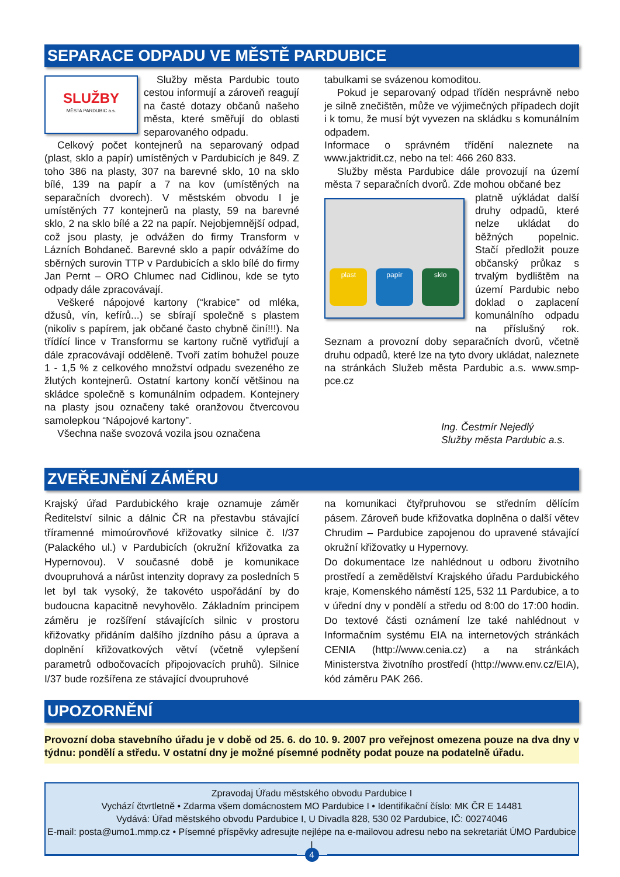SEPARACE ODPADU VE MĚSTĚ PARDUBICE
SLUŽBY
MĚSTA PARDUBIC a.s.
Služby města Pardubic touto cestou informují a zároveň reagují na časté dotazy občanů našeho města, které směřují do oblasti separovaného odpadu.
Celkový počet kontejnerů na separovaný odpad (plast, sklo a papír) umístěných v Pardubicích je 849. Z toho 386 na plasty, 307 na barevné sklo, 10 na sklo bílé, 139 na papír a 7 na kov (umístěných na separačních dvorech). V městském obvodu I je umístěných 77 kontejnerů na plasty, 59 na barevné sklo, 2 na sklo bílé a 22 na papír. Nejobjemnější odpad, což jsou plasty, je odvážen do firmy Transform v Lázních Bohdaneč. Barevné sklo a papír odvážíme do sběrných surovin TTP v Pardubicích a sklo bílé do firmy Jan Pernt – ORO Chlumec nad Cidlinou, kde se tyto odpady dále zpracovávají.
Veškeré nápojové kartony (“krabice” od mléka, džusů, vín, kefírů...) se sbírají společně s plastem (nikoliv s papírem, jak občané často chybně činí!!!). Na třídící lince v Transformu se kartony ručně vytřiďují a dále zpracovávají odděleně. Tvoří zatím bohužel pouze 1 - 1,5 % z celkového množství odpadu svezeného ze žlutých kontejnerů. Ostatní kartony končí většinou na skládce společně s komunálním odpadem. Kontejnery na plasty jsou označeny také oranžovou čtvercovou samolepkou “Nápojové kartony”.
Všechna naše svozová vozila jsou označena
tabulkami se svázenou komoditou.
Pokud je separovaný odpad tříděn nesprávně nebo je silně znečištěn, může ve výjimečných případech dojít i k tomu, že musí být vyvezen na skládku s komunálním odpadem.
Informace o správném třídění naleznete na www.jaktridit.cz, nebo na tel: 466 260 833.
Služby města Pardubice dále provozují na území města 7 separačních dvorů. Zde mohou občané bez
plast
papír
sklo
platně uýkládat další druhy odpadů, které nelze ukládat do běžných popelnic. Stačí předložit pouze občanský průkaz s trvalým bydlištěm na území Pardubic nebo doklad o zaplacení komunálního odpadu na příslušný rok. Seznam a provozní doby separačních dvorů, včetně druhu odpadů, které lze na tyto dvory ukládat, naleznete na stránkách Služeb města Pardubic a.s. www.smp-pce.cz
Ing. Čestmír Nejedlý
Služby města Pardubic a.s.
ZVEŘEJNĚNÍ ZÁMĚRU
Krajský úřad Pardubického kraje oznamuje záměr Ředitelství silnic a dálnic ČR na přestavbu stávající tříramenné mimoúrovňové křižovatky silnice č. I/37 (Palackého ul.) v Pardubicích (okružní křižovatka za Hypernovou). V současné době je komunikace dvoupruhová a nárůst intenzity dopravy za posledních 5 let byl tak vysoký, že takovéto uspořádání by do budoucna kapacitně nevyhovělo. Základním principem záměru je rozšíření stávajících silnic v prostoru křižovatky přidáním dalšího jízdního pásu a úprava a doplnění křižovatkových větví (včetně vylepšení parametrů odbočovacích připojovacích pruhů). Silnice I/37 bude rozšířena ze stávající dvoupruhové
na komunikaci čtyřpruhovou se středním dělícím pásem. Zároveň bude křižovatka doplněna o další větev Chrudim – Pardubice zapojenou do upravené stávající okružní křižovatky u Hypernovy.
Do dokumentace lze nahlédnout u odboru životního prostředí a zemědělství Krajského úřadu Pardubického kraje, Komenského náměstí 125, 532 11 Pardubice, a to v úřední dny v pondělí a středu od 8:00 do 17:00 hodin. Do textové části oznámení lze také nahlédnout v Informačním systému EIA na internetových stránkách CENIA (http://www.cenia.cz) a na stránkách Ministerstva životního prostředí (http://www.env.cz/EIA), kód záměru PAK 266.
UPOZORNĚNÍ
Provozní doba stavebního úřadu je v době od 25. 6. do 10. 9. 2007 pro veřejnost omezena pouze na dva dny v týdnu: pondělí a středu. V ostatní dny je možné písemné podněty podat pouze na podatelně úřadu.
Zpravodaj Úřadu městského obvodu Pardubice I
Vychází čtvrtletně • Zdarma všem domácnostem MO Pardubice I • Identifikační číslo: MK ČR E 14481
Vydává: Úřad městského obvodu Pardubice I, U Divadla 828, 530 02 Pardubice, IČ: 00274046
E-mail: posta@umo1.mmp.cz • Písemné příspěvky adresujte nejlépe na e-mailovou adresu nebo na sekretariát ÚMO Pardubice I
4